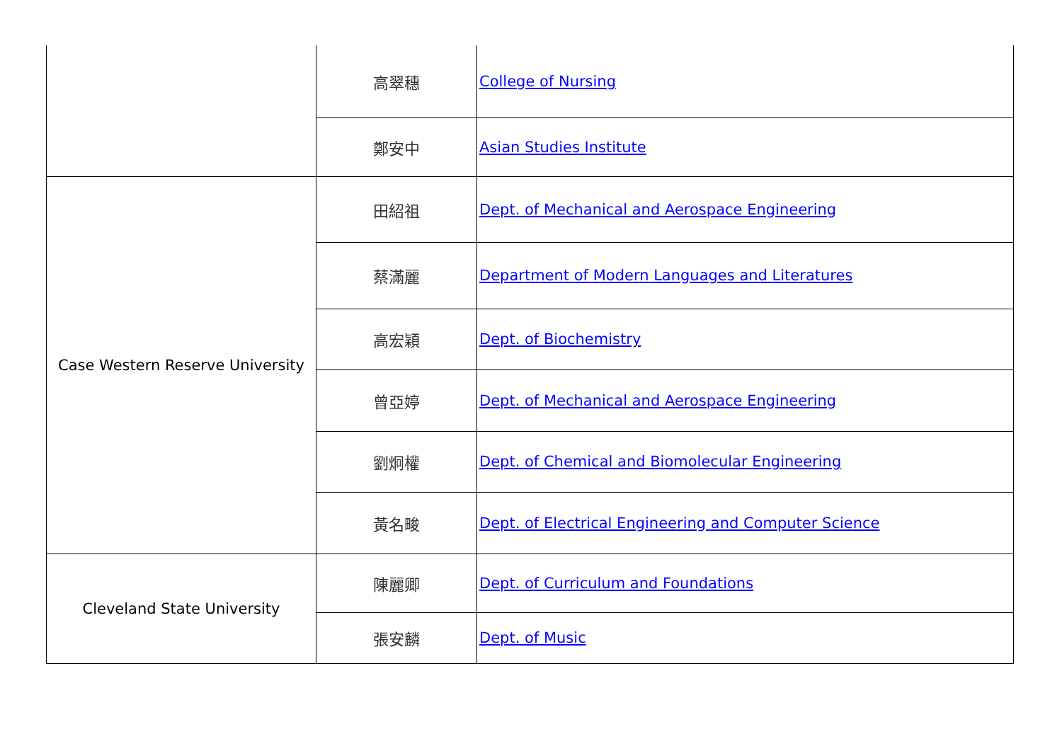| | 高翠穗 | College of Nursing |
| | 鄭安中 | Asian Studies Institute |
| Case Western Reserve University | 田紹祖 | Dept. of Mechanical and Aerospace Engineering |
| | 蔡滿麗 | Department of Modern Languages and Literatures |
| | 高宏穎 | Dept. of Biochemistry |
| | 曾亞婷 | Dept. of Mechanical and Aerospace Engineering |
| | 劉炯權 | Dept. of Chemical and Biomolecular Engineering |
| | 黃名畯 | Dept. of Electrical Engineering and Computer Science |
| Cleveland State University | 陳麗卿 | Dept. of Curriculum and Foundations |
| | 張安麟 | Dept. of Music |